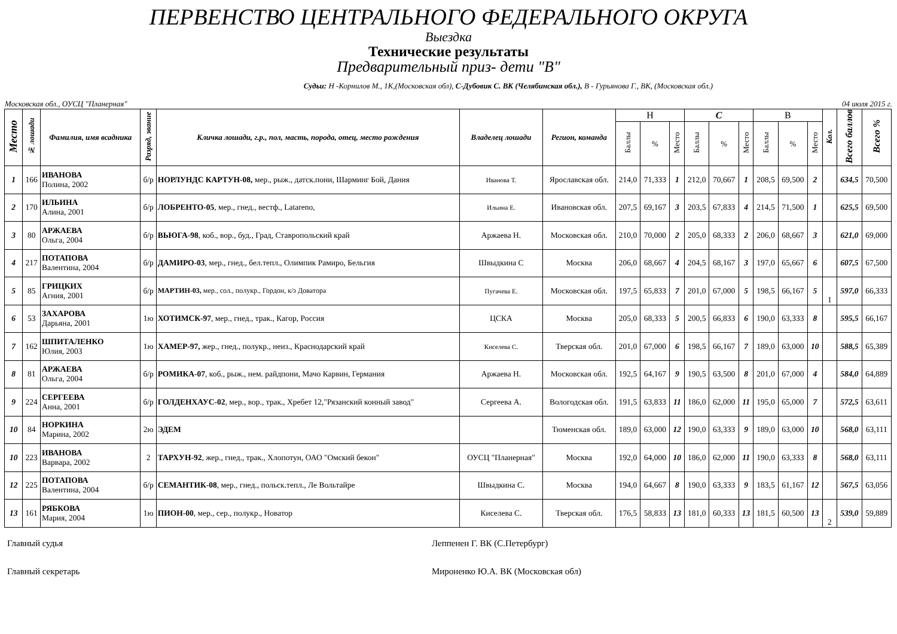ПЕРВЕНСТВО ЦЕНТРАЛЬНОГО ФЕДЕРАЛЬНОГО ОКРУГА
Выездка
Технические результаты
Предварительный приз- дети "В"
Судьи: Н -Корнилов М., 1К,(Московская обл), С-Дубовик С. ВК (Челябинская обл.), В - Гурьянова Г., ВК, (Московская обл.)
Московская обл., ОУСЦ "Планерная" 04 июля 2015 г.
| Место | № лошади | Фамилия, имя всадника | Разряд, звание | Кличка лошади, г.р., пол, масть, порода, отец, место рождения | Владелец лошади | Регион, команда | Н | | | С | | | В | | | Кол. | Всего баллов | Всего % |
| --- | --- | --- | --- | --- | --- | --- | --- | --- | --- | --- | --- | --- | --- | --- | --- | --- | --- | --- |
| | | | | | | | Баллы | % | Место | Баллы | % | Место | Баллы | % | Место | | | |
| 1 | 166 | ИВАНОВА Полина, 2002 | б/р | НОРЛУНДС КАРТУН-08, мер., рыж., датск.пони, Шарминг Бой, Дания | Иванова Т. | Ярославская обл. | 214,0 | 71,333 | 1 | 212,0 | 70,667 | 1 | 208,5 | 69,500 | 2 | | 634,5 | 70,500 |
| 2 | 170 | ИЛЬИНА Алина, 2001 | б/р | ЛОБРЕНТО-05 , мер., гнед., вестф., Latareno, | Ильина Е. | Ивановская обл. | 207,5 | 69,167 | 3 | 203,5 | 67,833 | 4 | 214,5 | 71,500 | 1 | | 625,5 | 69,500 |
| 3 | 80 | АРЖАЕВА Ольга, 2004 | б/р | ВЬЮГА-98 , коб., вор., буд., Град, Ставропольский край | Аржаева Н. | Московская обл. | 210,0 | 70,000 | 2 | 205,0 | 68,333 | 2 | 206,0 | 68,667 | 3 | | 621,0 | 69,000 |
| 4 | 217 | ПОТАПОВА Валентина, 2004 | б/р | ДАМИРО-03 , мер., гнед., бел.тепл., Олимпик Рамиро, Бельгия | Швыдкина С | Москва | 206,0 | 68,667 | 4 | 204,5 | 68,167 | 3 | 197,0 | 65,667 | 6 | | 607,5 | 67,500 |
| 5 | 85 | ГРИЦКИХ Агния, 2001 | б/р | МАРТИН-03, мер., сол., полукр., Гордон, к/з Доватора | Пугачева Е. | Московская обл. | 197,5 | 65,833 | 7 | 201,0 | 67,000 | 5 | 198,5 | 66,167 | 5 | 1 | 597,0 | 66,333 |
| 6 | 53 | ЗАХАРОВА Дарьяна, 2001 | 1ю | ХОТИМСК-97 , мер., гнед., трак., Кагор, Россия | ЦСКА | Москва | 205,0 | 68,333 | 5 | 200,5 | 66,833 | 6 | 190,0 | 63,333 | 8 | | 595,5 | 66,167 |
| 7 | 162 | ШПИТАЛЕНКО Юлия, 2003 | 1ю | ХАМЕР-97, жер., гнед., полукр., неиз., Краснодарский край | Киселева С. | Тверская обл. | 201,0 | 67,000 | 6 | 198,5 | 66,167 | 7 | 189,0 | 63,000 | 10 | | 588,5 | 65,389 |
| 8 | 81 | АРЖАЕВА Ольга, 2004 | б/р | РОМИКА-07 , коб., рыж., нем. райдпони, Мачо Карвин, Германия | Аржаева Н. | Московская обл. | 192,5 | 64,167 | 9 | 190,5 | 63,500 | 8 | 201,0 | 67,000 | 4 | | 584,0 | 64,889 |
| 9 | 224 | СЕРГЕЕВА Анна, 2001 | б/р | ГОЛДЕНХАУС-02 , мер., вор., трак., Хребет 12,"Рязанский конный завод" | Сергеева А. | Вологодская обл. | 191,5 | 63,833 | 11 | 186,0 | 62,000 | 11 | 195,0 | 65,000 | 7 | | 572,5 | 63,611 |
| 10 | 84 | НОРКИНА Марина, 2002 | 2ю | ЭДЕМ | | Тюменская обл. | 189,0 | 63,000 | 12 | 190,0 | 63,333 | 9 | 189,0 | 63,000 | 10 | | 568,0 | 63,111 |
| 10 | 223 | ИВАНОВА Варвара, 2002 | 2 | ТАРХУН-92 , жер., гнед., трак., Хлопотун, ОАО "Омский бекон" | ОУСЦ "Планерная" | Москва | 192,0 | 64,000 | 10 | 186,0 | 62,000 | 11 | 190,0 | 63,333 | 8 | | 568,0 | 63,111 |
| 12 | 225 | ПОТАПОВА Валентина, 2004 | б/р | СЕМАНТИК-08 , мер., гнед., польск.тепл., Ле Вольтайре | Швыдкина С. | Москва | 194,0 | 64,667 | 8 | 190,0 | 63,333 | 9 | 183,5 | 61,167 | 12 | | 567,5 | 63,056 |
| 13 | 161 | РЯБКОВА Мария, 2004 | 1ю | ПИОН-00 , мер., сер., полукр., Новатор | Киселева С. | Тверская обл. | 176,5 | 58,833 | 13 | 181,0 | 60,333 | 13 | 181,5 | 60,500 | 13 | 2 | 539,0 | 59,889 |
Главный судья Леппенен Г. ВК (С.Петербург)
Главный секретарь Мироненко Ю.А. ВК (Московская обл)